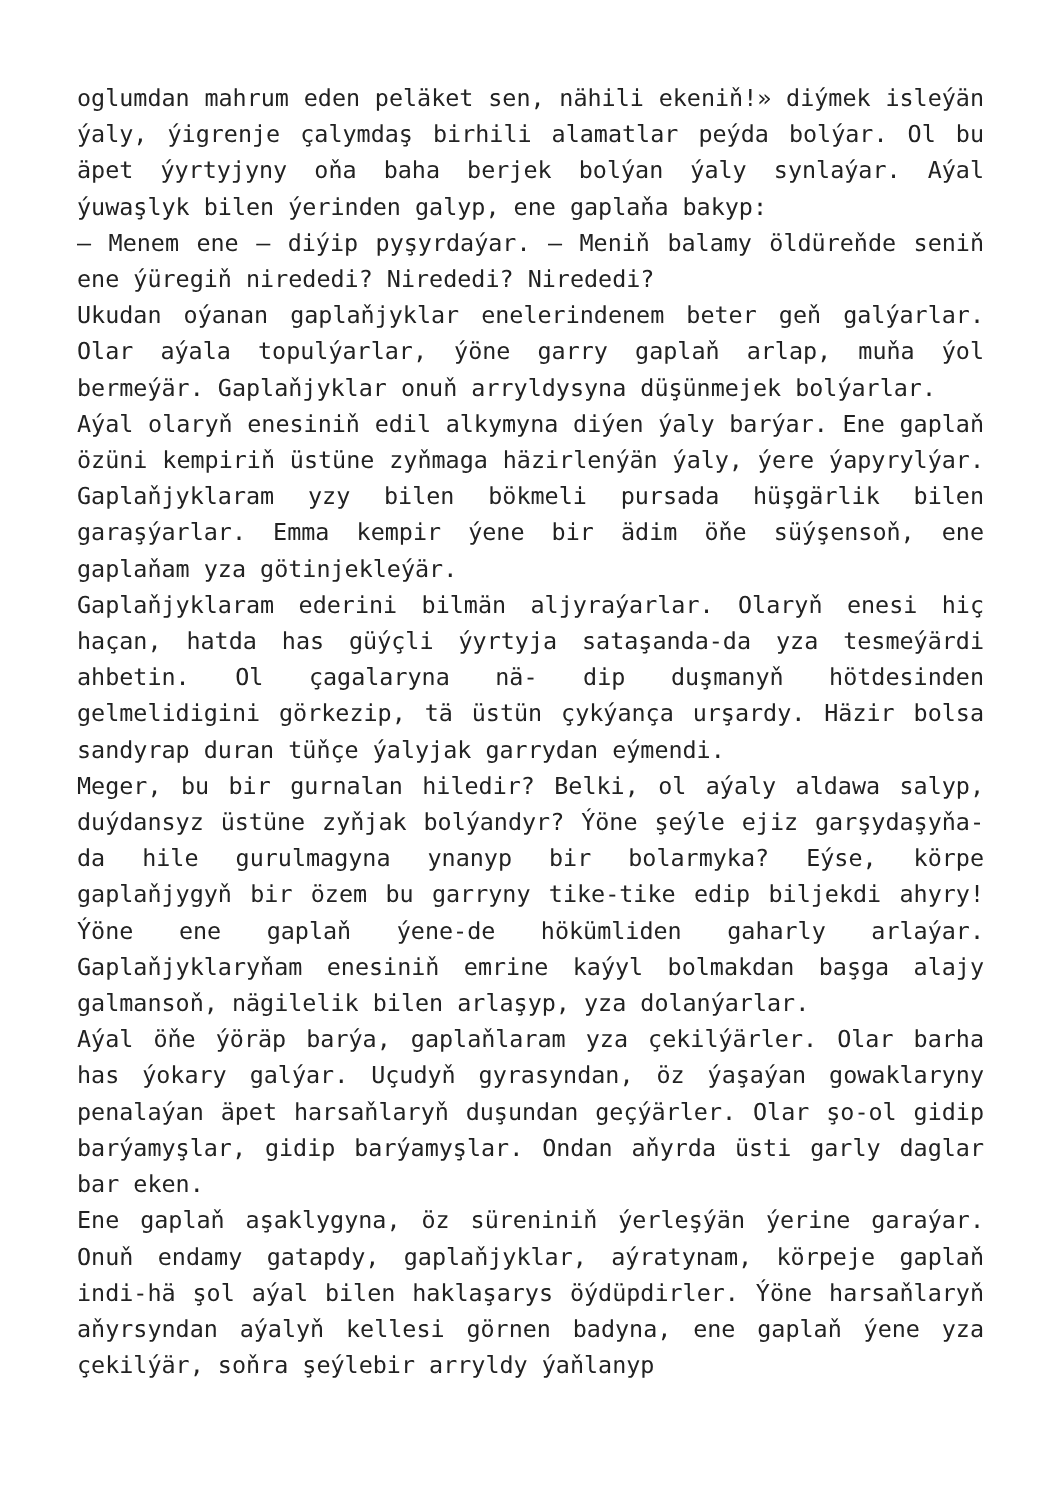oglumdan mahrum eden peläket sen, nähili ekeniň!» diýmek isleýän ýaly, ýigrenje çalymdaş birhili alamatlar peýda bolýar. Ol bu äpet ýyrtyjyny oňa baha berjek bolýan ýaly synlaýar. Aýal ýuwaşlyk bilen ýerinden galyp, ene gaplaňa bakyp:
— Menem ene — diýip pyşyrdaýar. — Meniň balamy öldüreňde seniň ene ýüregiň nirededi? Nirededi? Nirededi?
Ukudan oýanan gaplaňjyklar enelerindenem beter geň galýarlar. Olar aýala topulýarlar, ýöne garry gaplaň arlap, muňa ýol bermeýär. Gaplaňjyklar onuň arryldysyna düşünmejek bolýarlar.
Aýal olaryň enesiniň edil alkymyna diýen ýaly barýar. Ene gaplaň özüni kempiriň üstüne zyňmaga häzirlenýän ýaly, ýere ýapyrylýar. Gaplaňjyklaram yzy bilen bökmeli pursada hüşgärlik bilen garaşýarlar. Emma kempir ýene bir ädim öňe süýşensoň, ene gaplaňam yza götinjekleýär.
Gaplaňjyklaram ederini bilmän aljyraýarlar. Olaryň enesi hiç haçan, hatda has güýçli ýyrtyja sataşanda-da yza tesmeýärdi ahbetin. Ol çagalaryna nä- dip duşmanyň hötdesinden gelmelidigini görkezip, tä üstün çykýança urşardy. Häzir bolsa sandyrap duran tüňçe ýalyjak garrydan eýmendi.
Meger, bu bir gurnalan hiledir? Belki, ol aýaly aldawa salyp, duýdansyz üstüne zyňjak bolýandyr? Ýöne şeýle ejiz garşydaşyňa-da hile gurulmagyna ynanyp bir bolarmyka? Eýse, körpe gaplaňjygyň bir özem bu garryny tike-tike edip biljekdi ahyry! Ýöne ene gaplaň ýene-de hökümliden gaharly arlaýar. Gaplaňjyklaryňam enesiniň emrine kaýyl bolmakdan başga alajy galmansoň, nägilelik bilen arlaşyp, yza dolanýarlar.
Aýal öňe ýöräp barýa, gaplaňlaram yza çekilýärler. Olar barha has ýokary galýar. Uçudyň gyrasyndan, öz ýaşaýan gowaklaryny penalaýan äpet harsaňlaryň duşundan geçýärler. Olar şo-ol gidip barýamyşlar, gidip barýamyşlar. Ondan aňyrda üsti garly daglar bar eken.
Ene gaplaň aşaklygyna, öz süreniniň ýerleşýän ýerine garaýar. Onuň endamy gatapdy, gaplaňjyklar, aýratynam, körpeje gaplaň indi-hä şol aýal bilen haklaşarys öýdüpdirler. Ýöne harsaňlaryň aňyrsyndan aýalyň kellesi görnen badyna, ene gaplaň ýene yza çekilýär, soňra şeýlebir arryldy ýaňlanyp